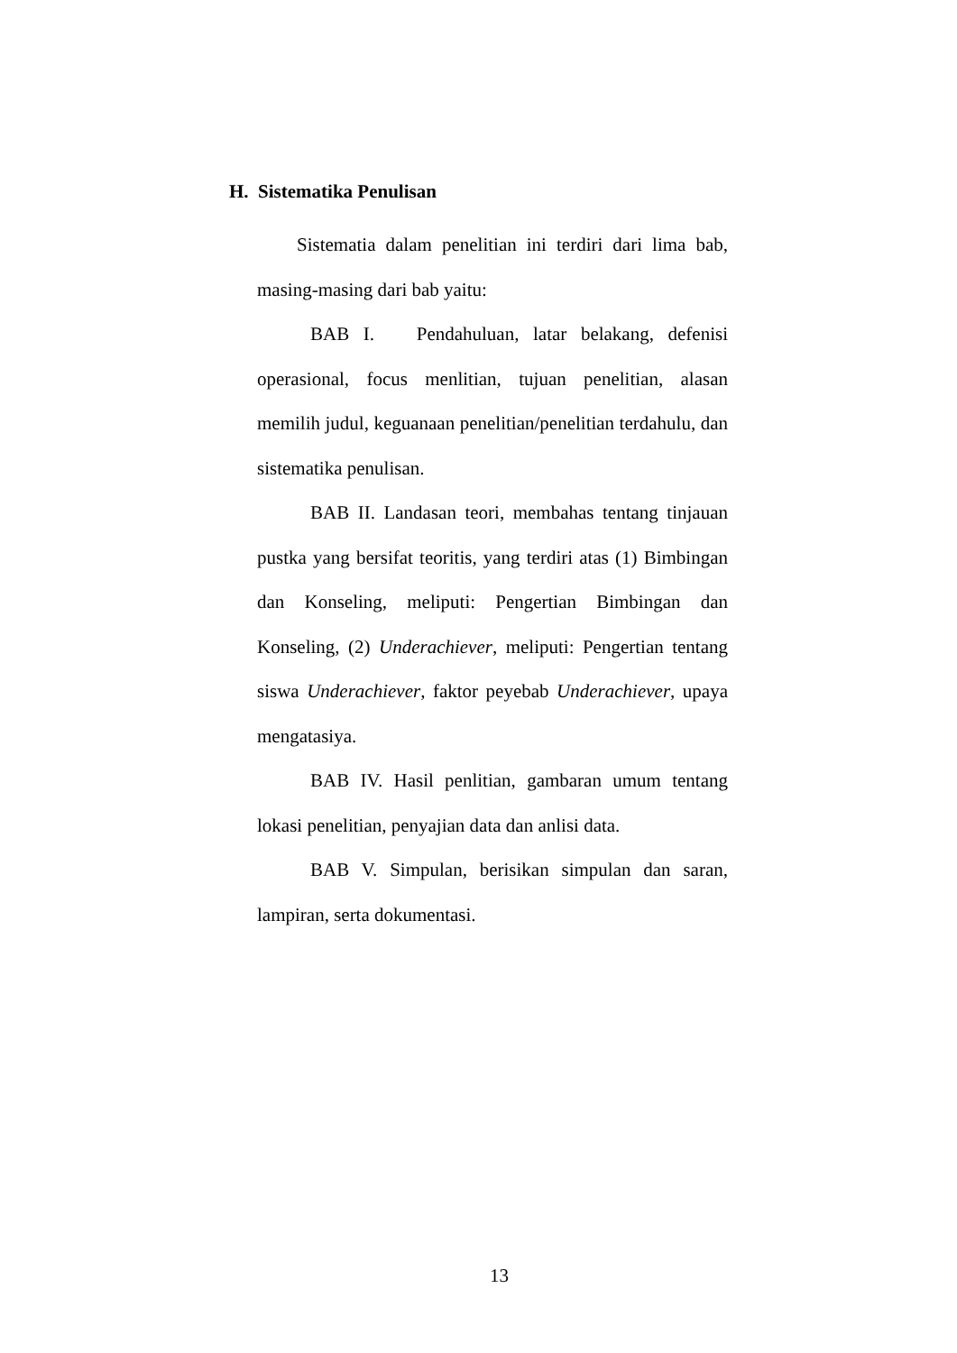H. Sistematika Penulisan
Sistematia dalam penelitian ini terdiri dari lima bab, masing-masing dari bab yaitu:
BAB I. Pendahuluan, latar belakang, defenisi operasional, focus menlitian, tujuan penelitian, alasan memilih judul, keguanaan penelitian/penelitian terdahulu, dan sistematika penulisan.
BAB II. Landasan teori, membahas tentang tinjauan pustka yang bersifat teoritis, yang terdiri atas (1) Bimbingan dan Konseling, meliputi: Pengertian Bimbingan dan Konseling, (2) Underachiever, meliputi: Pengertian tentang siswa Underachiever, faktor peyebab Underachiever, upaya mengatasiya.
BAB IV. Hasil penlitian, gambaran umum tentang lokasi penelitian, penyajian data dan anlisi data.
BAB V. Simpulan, berisikan simpulan dan saran, lampiran, serta dokumentasi.
13